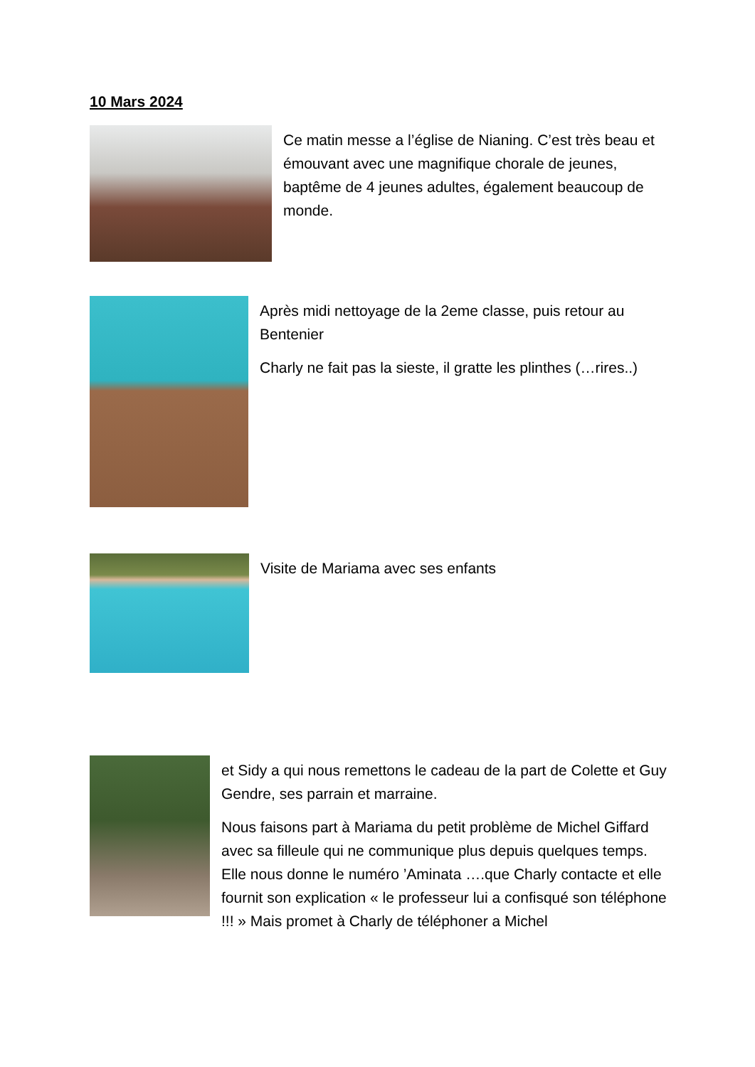10 Mars 2024
Ce matin messe a l’église de Nianing. C’est très beau et émouvant avec une magnifique chorale de jeunes, baptême de 4 jeunes adultes, également beaucoup de monde.
Après midi nettoyage de la 2eme classe, puis retour au Bentenier
Charly ne fait pas la sieste, il gratte les plinthes (…rires..)
Visite de Mariama avec ses enfants
et Sidy a qui nous remettons le cadeau de la part de Colette et Guy Gendre, ses parrain et marraine.
Nous faisons part à Mariama du petit problème de Michel Giffard avec sa filleule qui ne communique plus depuis quelques temps. Elle nous donne le numéro ’Aminata ….que Charly contacte et elle fournit son explication « le professeur lui a confisqué son téléphone !!! » Mais promet à Charly de téléphoner a Michel